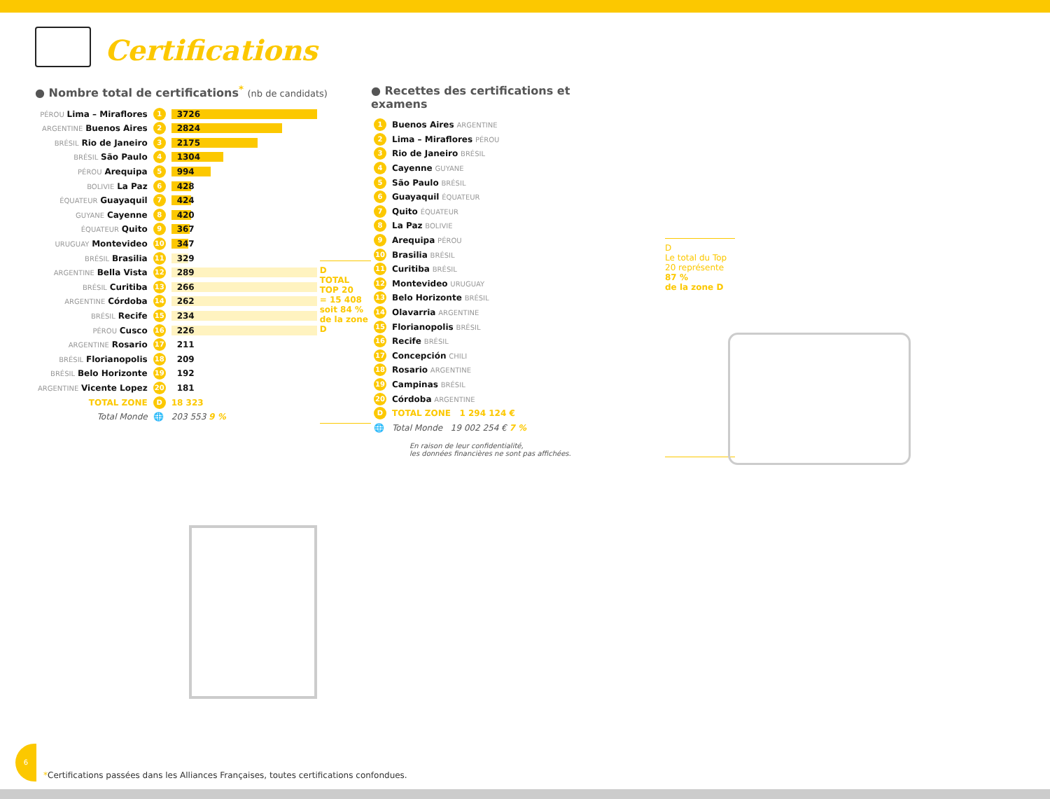Certifications
● Nombre total de certifications<sup>*</sup> (nb de candidats)
| PÉROU Lima – Miraflores | 1 | 3726 |
| ARGENTINE Buenos Aires | 2 | 2824 |
| BRÉSIL Rio de Janeiro | 3 | 2175 |
| BRÉSIL São Paulo | 4 | 1304 |
| PÉROU Arequipa | 5 | 994 |
| BOLIVIE La Paz | 6 | 428 |
| ÉQUATEUR Guayaquil | 7 | 424 |
| GUYANE Cayenne | 8 | 420 |
| ÉQUATEUR Quito | 9 | 367 |
| URUGUAY Montevideo | 10 | 347 |
| BRÉSIL Brasilia | 11 | 329 |
| ARGENTINE Bella Vista | 12 | 289 |
| BRÉSIL Curitiba | 13 | 266 |
| ARGENTINE Córdoba | 14 | 262 |
| BRÉSIL Recife | 15 | 234 |
| PÉROU Cusco | 16 | 226 |
| ARGENTINE Rosario | 17 | 211 |
| BRÉSIL Florianopolis | 18 | 209 |
| BRÉSIL Belo Horizonte | 19 | 192 |
| ARGENTINE Vicente Lopez | 20 | 181 |
| TOTAL ZONE | D | 18 323 |
| Total Monde | 🌐 | 203 553 9 % |
D
TOTAL TOP 20
= 15 408
soit 84 %
de la zone D
● Recettes des certifications et examens
| 1 | Buenos Aires ARGENTINE |
| 2 | Lima – Miraflores PÉROU |
| 3 | Rio de Janeiro BRÉSIL |
| 4 | Cayenne GUYANE |
| 5 | São Paulo BRÉSIL |
| 6 | Guayaquil ÉQUATEUR |
| 7 | Quito ÉQUATEUR |
| 8 | La Paz BOLIVIE |
| 9 | Arequipa PÉROU |
| 10 | Brasilia BRÉSIL |
| 11 | Curitiba BRÉSIL |
| 12 | Montevideo URUGUAY |
| 13 | Belo Horizonte BRÉSIL |
| 14 | Olavarria ARGENTINE |
| 15 | Florianopolis BRÉSIL |
| 16 | Recife BRÉSIL |
| 17 | Concepción CHILI |
| 18 | Rosario ARGENTINE |
| 19 | Campinas BRÉSIL |
| 20 | Córdoba ARGENTINE |
| D | TOTAL ZONE 1 294 124 € |
| 🌐 | Total Monde 19 002 254 € 7 % |
En raison de leur confidentialité,
les données financières ne sont pas affichées.
D
Le total du Top 20 représente 87 %
de la zone D
6
*Certifications passées dans les Alliances Françaises, toutes certifications confondues.